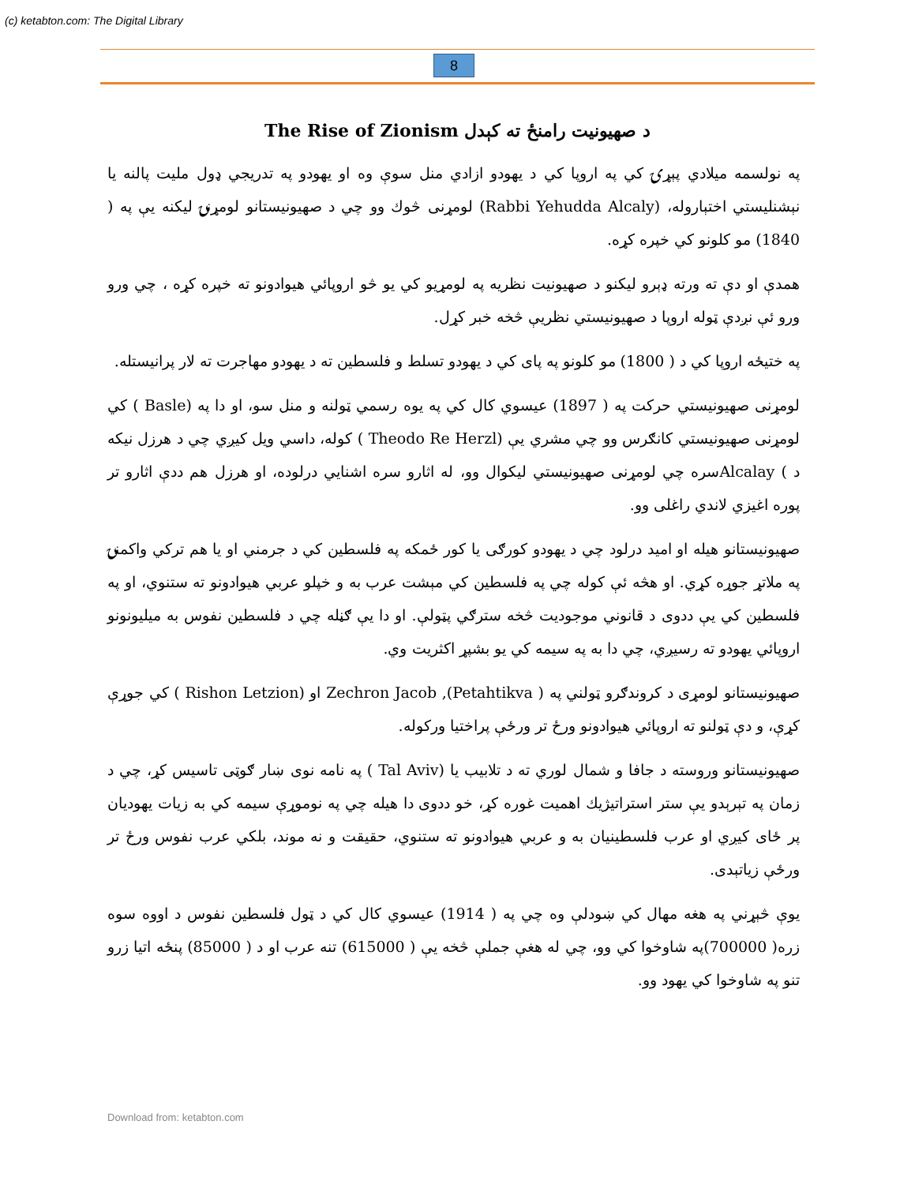(c) ketabton.com: The Digital Library
8
د صهيونيت رامنځ ته کېدل The Rise of Zionism
په نولسمه ميلادي پېړۍ کي په اروپا کي د يهودو ازادي منل سوې وه او يهودو په تدريجي ډول مليت پالنه يا نېشنليستي اختېاروله، (Rabbi Yehudda Alcaly) لومړنی څوك وو چي د صهيونيستانو لومړنۍ ليکنه يې په ( 1840) مو کلونو کي خپره کړه.
همدې او دې ته ورته ډېرو ليکنو د صهيونيت نظريه په لومړيو کي يو څو اروپائي هيوادونو ته خپره کړه ، چي ورو ورو ئې نږدې ټوله اروپا د صهيونيستي نظريې څخه خبر کړل.
په ختيځه اروپا کي د ( 1800) مو کلونو په پای کي د يهودو تسلط و فلسطين ته د يهودو مهاجرت ته لار پرانيستله.
لومړنی صهيونيستي حرکت په ( 1897) عيسوي کال کي په يوه رسمي ټولنه و منل سو، او دا په (Basle ) کي لومړنی صهيونيستي کانګرس وو چي مشري يې (Theodo Re Herzl ) کوله، داسي ويل کيږي چي د هرزل نيکه د ) Alcalayسره چي لومړنی صهيونيستي ليکوال وو، له اثارو سره اشنايي درلوده، او هرزل هم ددې اثارو تر پوره اغيزي لاندي راغلی وو.
صهيونيستانو هيله او اميد درلود چي د يهودو کورګی يا کور ځمکه په فلسطين کي د جرمني او يا هم ترکي واکمنۍ په ملاتړ جوړه کړي. او هڅه ئې کوله چي په فلسطين کي مېشت عرب به و خپلو عربي هيوادونو ته ستنوي، او په فلسطين کي يې ددوی د قانوني موجوديت څخه سترګي پټولې. او دا يې ګڼله چي د فلسطين نفوس به ميليونونو اروپائي يهودو ته رسيږي، چي دا به په سيمه کي يو بشپړ اکثريت وي.
صهيونيستانو لومړی د کروندګرو ټولني په ( Petahtikva), Zechron Jacob او (Rishon Letzion ) کي جوړې کړې، و دې ټولنو ته اروپائي هيوادونو ورځ تر ورځې پراختيا ورکوله.
صهيونيستانو وروسته د جافا و شمال لوري ته د تلابيب يا (Tal Aviv ) په نامه نوی ښار ګوټی تاسيس کړ، چي د زمان په تېرېدو يې ستر استراتيژيك اهميت غوره کړ، خو ددوی دا هيله چي په نوموړې سيمه کي به زيات يهوديان پر ځای کيږي او عرب فلسطينيان به و عربي هيوادونو ته ستنوي، حقيقت و نه موند، بلکي عرب نفوس ورځ تر ورځې زياتېدی.
يوې څېړني په هغه مهال کي ښودلې وه چي په ( 1914) عيسوي کال کي د ټول فلسطين نفوس د اووه سوه زره( 700000)په شاوخوا کي وو، چي له هغې جملې څخه يې ( 615000) تنه عرب او د ( 85000) پنځه اتيا زرو تنو په شاوخوا کي يهود وو.
Download from: ketabton.com